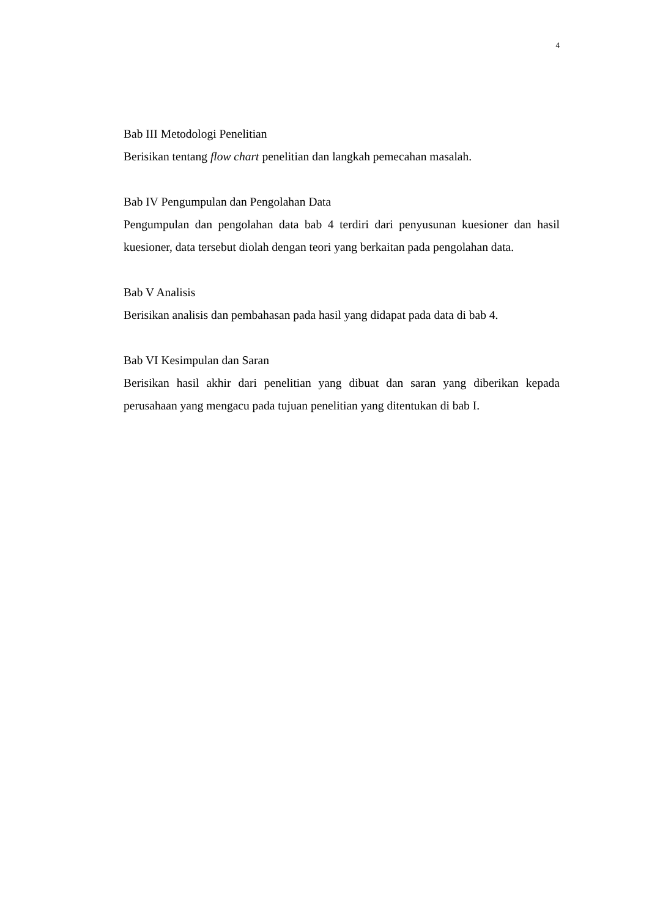4
Bab III Metodologi Penelitian
Berisikan tentang flow chart penelitian dan langkah pemecahan masalah.
Bab IV Pengumpulan dan Pengolahan Data
Pengumpulan dan pengolahan data bab 4 terdiri dari penyusunan kuesioner dan hasil kuesioner, data tersebut diolah dengan teori yang berkaitan pada pengolahan data.
Bab V Analisis
Berisikan analisis dan pembahasan pada hasil yang didapat pada data di bab 4.
Bab VI Kesimpulan dan Saran
Berisikan hasil akhir dari penelitian yang dibuat dan saran yang diberikan kepada perusahaan yang mengacu pada tujuan penelitian yang ditentukan di bab I.